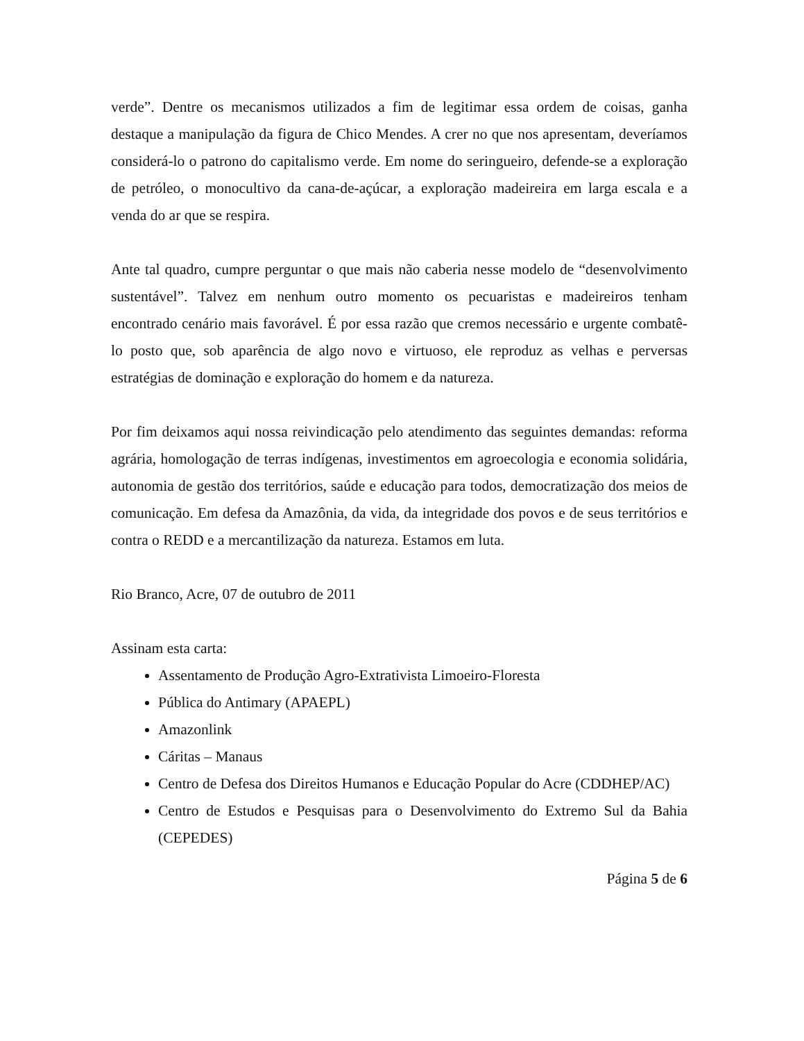verde”. Dentre os mecanismos utilizados a fim de legitimar essa ordem de coisas, ganha destaque a manipulação da figura de Chico Mendes. A crer no que nos apresentam, deveríamos considerá-lo o patrono do capitalismo verde. Em nome do seringueiro, defende-se a exploração de petróleo, o monocultivo da cana-de-açúcar, a exploração madeireira em larga escala e a venda do ar que se respira.
Ante tal quadro, cumpre perguntar o que mais não caberia nesse modelo de “desenvolvimento sustentável”. Talvez em nenhum outro momento os pecuaristas e madeireiros tenham encontrado cenário mais favorável. É por essa razão que cremos necessário e urgente combatê-lo posto que, sob aparência de algo novo e virtuoso, ele reproduz as velhas e perversas estratégias de dominação e exploração do homem e da natureza.
Por fim deixamos aqui nossa reivindicação pelo atendimento das seguintes demandas: reforma agrária, homologação de terras indígenas, investimentos em agroecologia e economia solidária, autonomia de gestão dos territórios, saúde e educação para todos, democratização dos meios de comunicação. Em defesa da Amazônia, da vida, da integridade dos povos e de seus territórios e contra o REDD e a mercantilização da natureza. Estamos em luta.
Rio Branco, Acre, 07 de outubro de 2011
Assinam esta carta:
Assentamento de Produção Agro-Extrativista Limoeiro-Floresta
Pública do Antimary (APAEPL)
Amazonlink
Cáritas – Manaus
Centro de Defesa dos Direitos Humanos e Educação Popular do Acre (CDDHEP/AC)
Centro de Estudos e Pesquisas para o Desenvolvimento do Extremo Sul da Bahia (CEPEDES)
Página 5 de 6